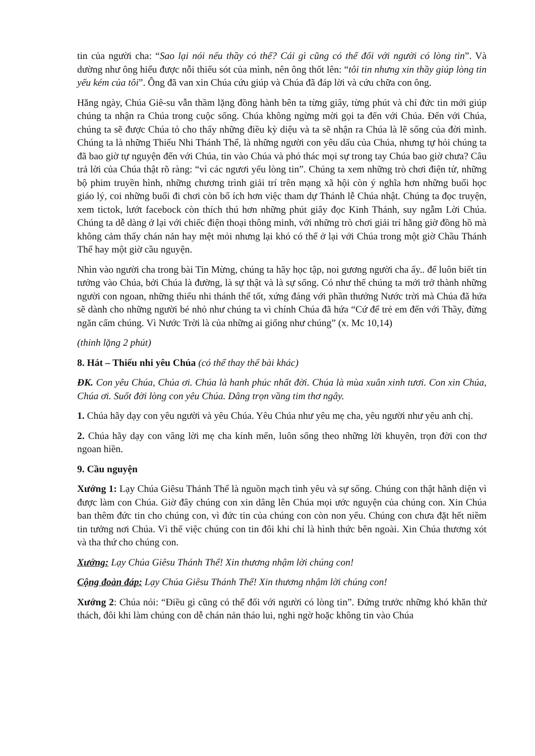tin của người cha: “Sao lại nói nếu thầy có thể? Cái gì cũng có thể đối với người có lòng tin”. Và dường như ông hiểu được nỗi thiếu sót của mình, nên ông thốt lên: “tôi tin nhưng xin thầy giúp lòng tin yếu kém của tôi”. Ông đã van xin Chúa cứu giúp và Chúa đã đáp lời và cứu chữa con ông.
Hằng ngày, Chúa Giê-su vẫn thầm lặng đồng hành bên ta từng giây, từng phút và chỉ đức tin mới giúp chúng ta nhận ra Chúa trong cuộc sống. Chúa không ngừng mời gọi ta đến với Chúa. Đến với Chúa, chúng ta sẽ được Chúa tỏ cho thấy những điều kỳ diệu và ta sẽ nhận ra Chúa là lẽ sống của đời mình. Chúng ta là những Thiếu Nhi Thánh Thể, là những người con yêu dấu của Chúa, nhưng tự hỏi chúng ta đã bao giờ tự nguyện đến với Chúa, tin vào Chúa và phó thác mọi sự trong tay Chúa bao giờ chưa? Câu trả lời của Chúa thật rõ ràng: “vì các ngươi yếu lòng tin”. Chúng ta xem những trò chơi điện tử, những bộ phim truyền hình, những chương trình giải trí trên mạng xã hội còn ý nghĩa hơn những buổi học giáo lý, coi những buổi đi chơi còn bổ ích hơn việc tham dự Thánh lễ Chúa nhật. Chúng ta đọc truyện, xem tictok, lướt facebock còn thích thú hơn những phút giây đọc Kinh Thánh, suy ngẫm Lời Chúa. Chúng ta dễ dàng ở lại với chiếc điện thoại thông minh, với những trò chơi giải trí hằng giờ đồng hồ mà không cảm thấy chán nản hay mệt mỏi nhưng lại khó có thể ở lại với Chúa trong một giờ Chầu Thánh Thể hay một giờ cầu nguyện.
Nhìn vào người cha trong bài Tin Mừng, chúng ta hãy học tập, noi gương người cha ấy.. để luôn biết tin tưởng vào Chúa, bởi Chúa là đường, là sự thật và là sự sống. Có như thế chúng ta mới trở thành những người con ngoan, những thiếu nhi thánh thể tốt, xứng đáng với phần thưởng Nước trời mà Chúa đã hứa sẽ dành cho những người bé nhỏ như chúng ta vì chính Chúa đã hứa “Cứ để trẻ em đến với Thầy, đừng ngăn cấm chúng. Vì Nước Trời là của những ai giống như chúng” (x. Mc 10,14)
(thinh lặng 2 phút)
8. Hát – Thiếu nhi yêu Chúa (có thể thay thế bài khác)
ĐK. Con yêu Chúa, Chúa ơi. Chúa là hanh phúc nhất đời. Chúa là mùa xuân xinh tươi. Con xin Chúa, Chúa ơi. Suốt đời lòng con yêu Chúa. Dâng trọn vầng tim thơ ngây.
1. Chúa hãy dạy con yêu người và yêu Chúa. Yêu Chúa như yêu mẹ cha, yêu người như yêu anh chị.
2. Chúa hãy dạy con vâng lời mẹ cha kính mến, luôn sống theo những lời khuyên, trọn đời con thơ ngoan hiền.
9. Cầu nguyện
Xướng 1: Lạy Chúa Giêsu Thánh Thể là nguồn mạch tình yêu và sự sống. Chúng con thật hãnh diện vì được làm con Chúa. Giờ đây chúng con xin dâng lên Chúa mọi ước nguyện của chúng con. Xin Chúa ban thêm đức tin cho chúng con, vì đức tin của chúng con còn non yếu. Chúng con chưa đặt hết niềm tin tưởng nơi Chúa. Vì thế việc chúng con tin đôi khi chỉ là hình thức bên ngoài. Xin Chúa thương xót và tha thứ cho chúng con.
Xướng: Lạy Chúa Giêsu Thánh Thể! Xin thương nhậm lời chúng con!
Cộng đoàn đáp: Lạy Chúa Giêsu Thánh Thể! Xin thương nhậm lời chúng con!
Xướng 2: Chúa nói: “Điều gì cũng có thể đối với người có lòng tin”. Đứng trước những khó khăn thử thách, đôi khi làm chúng con dễ chán nản tháo lui, nghi ngờ hoặc không tin vào Chúa